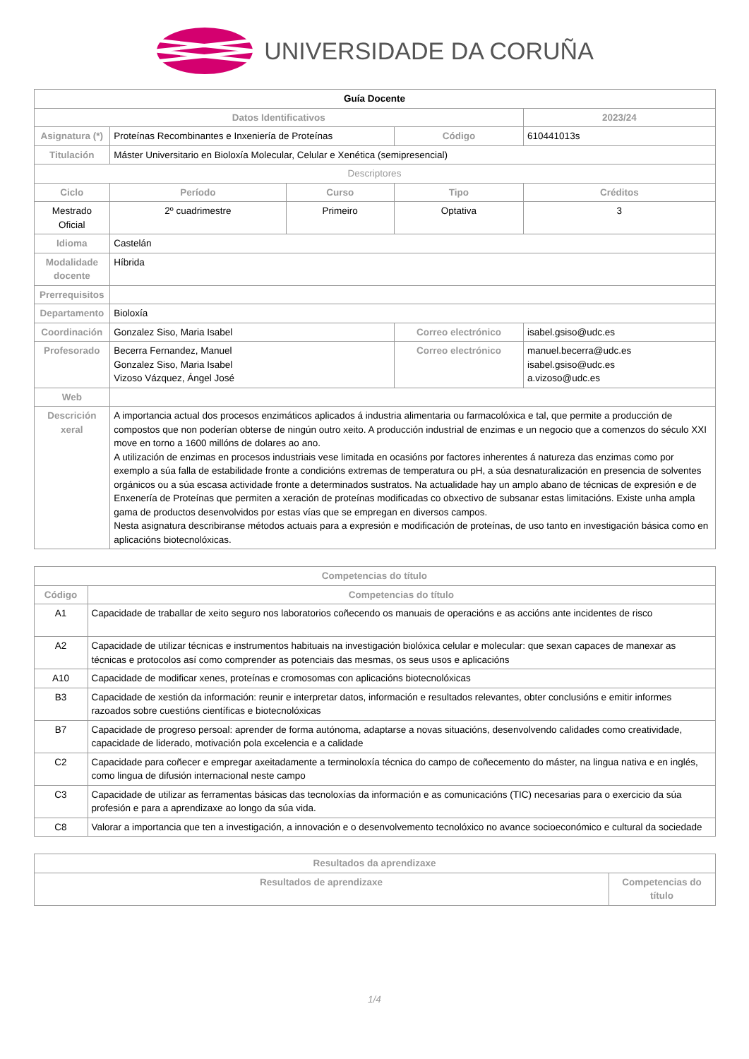UNIVERSIDADE DA CORUÑA
| Guía Docente | | | | |
| Datos Identificativos | | | | 2023/24 |
| Asignatura (*) | Proteínas Recombinantes e Inxeniería de Proteínas | | Código | 610441013s |
| Titulación | Máster Universitario en Bioloxía Molecular, Celular e Xenética (semipresencial) | | | |
| Descriptores | | | | |
| Ciclo | Período | Curso | Tipo | Créditos |
| Mestrado Oficial | 2º cuadrimestre | Primeiro | Optativa | 3 |
| Idioma | Castelán | | | |
| Modalidade docente | Híbrida | | | |
| Prerrequisitos | | | | |
| Departamento | Bioloxía | | | |
| Coordinación | Gonzalez Siso, Maria Isabel | | Correo electrónico | isabel.gsiso@udc.es |
| Profesorado | Becerra Fernandez, Manuel Gonzalez Siso, Maria Isabel Vizoso Vázquez, Ángel José | | Correo electrónico | manuel.becerra@udc.es isabel.gsiso@udc.es a.vizoso@udc.es |
| Web | | | | |
| Descrición xeral | A importancia actual dos procesos enzimáticos aplicados á industria alimentaria ou farmacolóxica e tal, que permite a producción de compostos que non poderían obterse de ningún outro xeito. A producción industrial de enzimas e un negocio que a comenzos do século XXI move en torno a 1600 millóns de dolares ao ano. A utilización de enzimas en procesos industriais vese limitada en ocasións por factores inherentes á natureza das enzimas como por exemplo a súa falla de estabilidade fronte a condicións extremas de temperatura ou pH, a súa desnaturalización en presencia de solventes orgánicos ou a súa escasa actividade fronte a determinados sustratos. Na actualidade hay un amplo abano de técnicas de expresión e de Enxenería de Proteínas que permiten a xeración de proteínas modificadas co obxectivo de subsanar estas limitacións. Existe unha ampla gama de productos desenvolvidos por estas vías que se empregan en diversos campos. Nesta asignatura describiranse métodos actuais para a expresión e modificación de proteínas, de uso tanto en investigación básica como en aplicacións biotecnolóxicas. | | | |
| Competencias do título | |
| --- | --- |
| Código | Competencias do título |
| A1 | Capacidade de traballar de xeito seguro nos laboratorios coñecendo os manuais de operacións e as accións ante incidentes de risco |
| A2 | Capacidade de utilizar técnicas e instrumentos habituais na investigación biolóxica celular e molecular: que sexan capaces de manexar as técnicas e protocolos así como comprender as potenciais das mesmas, os seus usos e aplicacións |
| A10 | Capacidade de modificar xenes, proteínas e cromosomas con aplicacións biotecnolóxicas |
| B3 | Capacidade de xestión da información: reunir e interpretar datos, información e resultados relevantes, obter conclusións e emitir informes razoados sobre cuestións científicas e biotecnolóxicas |
| B7 | Capacidade de progreso persoal: aprender de forma autónoma, adaptarse a novas situacións, desenvolvendo calidades como creatividade, capacidade de liderado, motivación pola excelencia e a calidade |
| C2 | Capacidade para coñecer e empregar axeitadamente a terminoloxía técnica do campo de coñecemento do máster, na lingua nativa e en inglés, como lingua de difusión internacional neste campo |
| C3 | Capacidade de utilizar as ferramentas básicas das tecnoloxías da información e as comunicacións (TIC) necesarias para o exercicio da súa profesión e para a aprendizaxe ao longo da súa vida. |
| C8 | Valorar a importancia que ten a investigación, a innovación e o desenvolvemento tecnolóxico no avance socioeconómico e cultural da sociedade |
| Resultados da aprendizaxe | |
| --- | --- |
| Resultados de aprendizaxe | Competencias do título |
1/4